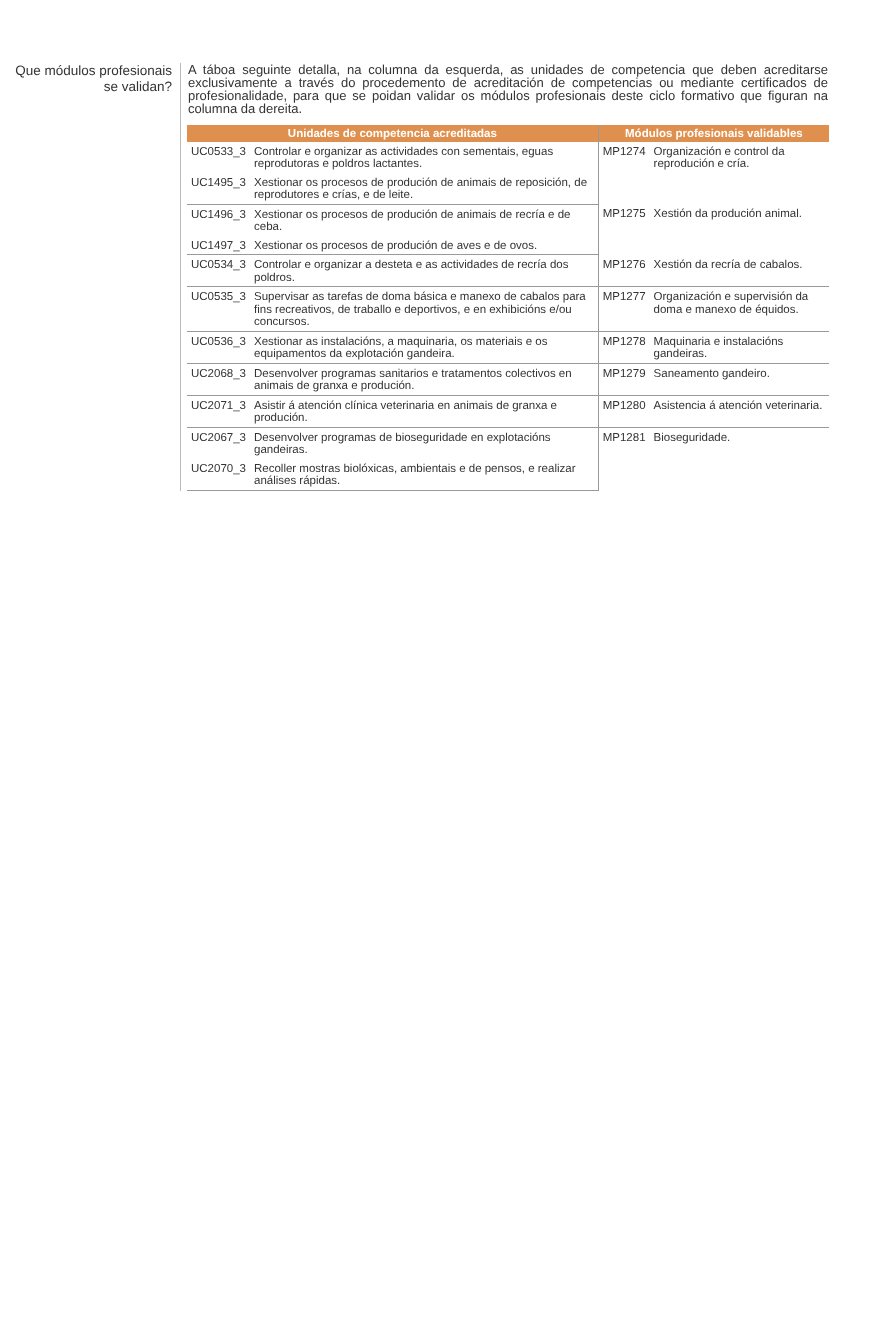Que módulos profesionais se validan?
A táboa seguinte detalla, na columna da esquerda, as unidades de competencia que deben acreditarse exclusivamente a través do procedemento de acreditación de competencias ou mediante certificados de profesionalidade, para que se poidan validar os módulos profesionais deste ciclo formativo que figuran na columna da dereita.
| Unidades de competencia acreditadas | | Módulos profesionais validables | |
| --- | --- | --- | --- |
| UC0533_3 | Controlar e organizar as actividades con sementais, eguas reprodutoras e poldros lactantes. | MP1274 | Organización e control da reprodución e cría. |
| UC1495_3 | Xestionar os procesos de produción de animais de reposición, de reprodutores e crías, e de leite. | | |
| UC1496_3 | Xestionar os procesos de produción de animais de recría e de ceba. | MP1275 | Xestión da produción animal. |
| UC1497_3 | Xestionar os procesos de produción de aves e de ovos. | | |
| UC0534_3 | Controlar e organizar a desteta e as actividades de recría dos poldros. | MP1276 | Xestión da recría de cabalos. |
| UC0535_3 | Supervisar as tarefas de doma básica e manexo de cabalos para fins recreativos, de traballo e deportivos, e en exhibicións e/ou concursos. | MP1277 | Organización e supervisión da doma e manexo de équidos. |
| UC0536_3 | Xestionar as instalacións, a maquinaria, os materiais e os equipamentos da explotación gandeira. | MP1278 | Maquinaria e instalacións gandeiras. |
| UC2068_3 | Desenvolver programas sanitarios e tratamentos colectivos en animais de granxa e produción. | MP1279 | Saneamento gandeiro. |
| UC2071_3 | Asistir á atención clínica veterinaria en animais de granxa e produción. | MP1280 | Asistencia á atención veterinaria. |
| UC2067_3 | Desenvolver programas de bioseguridade en explotacións gandeiras. | MP1281 | Bioseguridade. |
| UC2070_3 | Recoller mostras biolóxicas, ambientais e de pensos, e realizar análises rápidas. | | |